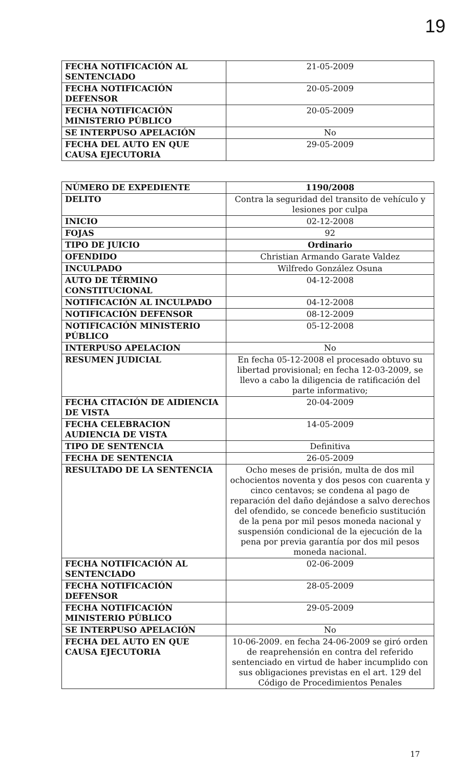19
| FECHA NOTIFICACIÓN AL SENTENCIADO | 21-05-2009 |
| FECHA NOTIFICACIÓN DEFENSOR | 20-05-2009 |
| FECHA NOTIFICACIÓN MINISTERIO PÚBLICO | 20-05-2009 |
| SE INTERPUSO APELACIÓN | No |
| FECHA DEL AUTO EN QUE CAUSA EJECUTORIA | 29-05-2009 |
| NÚMERO DE EXPEDIENTE | 1190/2008 |
| DELITO | Contra la seguridad del transito de vehículo y lesiones por culpa |
| INICIO | 02-12-2008 |
| FOJAS | 92 |
| TIPO DE JUICIO | Ordinario |
| OFENDIDO | Christian Armando Garate Valdez |
| INCULPADO | Wilfredo González Osuna |
| AUTO DE TÉRMINO CONSTITUCIONAL | 04-12-2008 |
| NOTIFICACIÓN AL INCULPADO | 04-12-2008 |
| NOTIFICACIÓN DEFENSOR | 08-12-2009 |
| NOTIFICACIÓN MINISTERIO PÚBLICO | 05-12-2008 |
| INTERPUSO APELACION | No |
| RESUMEN JUDICIAL | En fecha 05-12-2008 el procesado obtuvo su libertad provisional; en fecha 12-03-2009, se llevo a cabo la diligencia de ratificación del parte informativo; |
| FECHA CITACIÓN DE AIDIENCIA DE VISTA | 20-04-2009 |
| FECHA CELEBRACION AUDIENCIA DE VISTA | 14-05-2009 |
| TIPO DE SENTENCIA | Definitiva |
| FECHA DE SENTENCIA | 26-05-2009 |
| RESULTADO DE LA SENTENCIA | Ocho meses de prisión, multa de dos mil ochocientos noventa y dos pesos con cuarenta y cinco centavos; se condena al pago de reparación del daño dejándose a salvo derechos del ofendido, se concede beneficio sustitución de la pena por mil pesos moneda nacional y suspensión condicional de la ejecución de la pena por previa garantía por dos mil pesos moneda nacional. |
| FECHA NOTIFICACIÓN AL SENTENCIADO | 02-06-2009 |
| FECHA NOTIFICACIÓN DEFENSOR | 28-05-2009 |
| FECHA NOTIFICACIÓN MINISTERIO PÚBLICO | 29-05-2009 |
| SE INTERPUSO APELACIÓN | No |
| FECHA DEL AUTO EN QUE CAUSA EJECUTORIA | 10-06-2009. en fecha 24-06-2009 se giró orden de reaprehensión en contra del referido sentenciado en virtud de haber incumplido con sus obligaciones previstas en el art. 129 del Código de Procedimientos Penales |
17